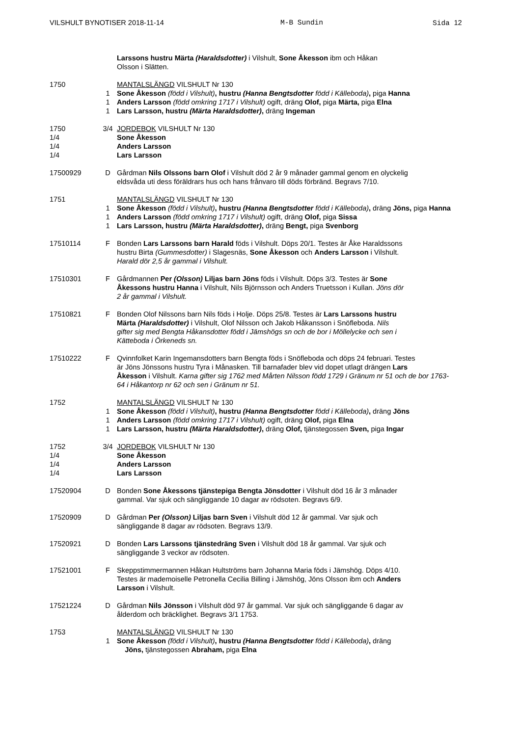VILSHULT BYNOTISER 2018-11-14 M-B Sundin Sida 12
Larssons hustru Märta (Haraldsdotter) i Vilshult, Sone Åkesson ibm och Håkan
Olsson i Slätten.
1750 MANTALSLÄNGD VILSHULT Nr 130
1 Sone Åkesson (född i Vilshult), hustru (Hanna Bengtsdotter född i Källeboda), piga Hanna
1 Anders Larsson (född omkring 1717 i Vilshult) ogift, dräng Olof, piga Märta, piga Elna
1 Lars Larsson, hustru (Märta Haraldsdotter), dräng Ingeman
1750 3/4 JORDEBOK VILSHULT Nr 130
1/4 Sone Åkesson
1/4 Anders Larsson
1/4 Lars Larsson
17500929 D Gårdman Nils Olssons barn Olof i Vilshult död 2 år 9 månader gammal genom en olyckelig
eldsvåda uti dess föräldrars hus och hans frånvaro till döds förbränd. Begravs 7/10.
1751 MANTALSLÄNGD VILSHULT Nr 130
1 Sone Åkesson (född i Vilshult), hustru (Hanna Bengtsdotter född i Källeboda), dräng Jöns, piga Hanna
1 Anders Larsson (född omkring 1717 i Vilshult) ogift, dräng Olof, piga Sissa
1 Lars Larsson, hustru (Märta Haraldsdotter), dräng Bengt, piga Svenborg
17510114 F Bonden Lars Larssons barn Harald föds i Vilshult. Döps 20/1. Testes är Åke Haraldssons
hustru Birta (Gummesdotter) i Slagesnäs, Sone Åkesson och Anders Larsson i Vilshult.
Harald dör 2,5 år gammal i Vilshult.
17510301 F Gårdmannen Per (Olsson) Liljas barn Jöns föds i Vilshult. Döps 3/3. Testes är Sone
Åkessons hustru Hanna i Vilshult, Nils Björnsson och Anders Truetsson i Kullan. Jöns dör
2 år gammal i Vilshult.
17510821 F Bonden Olof Nilssons barn Nils föds i Holje. Döps 25/8. Testes är Lars Larssons hustru
Märta (Haraldsdotter) i Vilshult, Olof Nilsson och Jakob Håkansson i Snöfleboda. Nils
gifter sig med Bengta Håkansdotter född i Jämshögs sn och de bor i Möllelycke och sen i
Kätteboda i Örkeneds sn.
17510222 F Qvinnfolket Karin Ingemansdotters barn Bengta föds i Snöfleboda och döps 24 februari. Testes
är Jöns Jönssons hustru Tyra i Månasken. Till barnafader blev vid dopet utlagt drängen Lars
Åkesson i Vilshult. Karna gifter sig 1762 med Mårten Nilsson född 1729 i Gränum nr 51 och de bor 1763-
64 i Håkantorp nr 62 och sen i Gränum nr 51.
1752 MANTALSLÄNGD VILSHULT Nr 130
1 Sone Åkesson (född i Vilshult), hustru (Hanna Bengtsdotter född i Källeboda), dräng Jöns
1 Anders Larsson (född omkring 1717 i Vilshult) ogift, dräng Olof, piga Elna
1 Lars Larsson, hustru (Märta Haraldsdotter), dräng Olof, tjänstegossen Sven, piga Ingar
1752 3/4 JORDEBOK VILSHULT Nr 130
1/4 Sone Åkesson
1/4 Anders Larsson
1/4 Lars Larsson
17520904 D Bonden Sone Åkessons tjänstepiga Bengta Jönsdotter i Vilshult död 16 år 3 månader
gammal. Var sjuk och sängliggande 10 dagar av rödsoten. Begravs 6/9.
17520909 D Gårdman Per (Olsson) Liljas barn Sven i Vilshult död 12 år gammal. Var sjuk och
sängliggande 8 dagar av rödsoten. Begravs 13/9.
17520921 D Bonden Lars Larssons tjänstedräng Sven i Vilshult död 18 år gammal. Var sjuk och
sängliggande 3 veckor av rödsoten.
17521001 F Skeppstimmermannen Håkan Hultströms barn Johanna Maria föds i Jämshög. Döps 4/10.
Testes är mademoiselle Petronella Cecilia Billing i Jämshög, Jöns Olsson ibm och Anders
Larsson i Vilshult.
17521224 D Gårdman Nils Jönsson i Vilshult död 97 år gammal. Var sjuk och sängliggande 6 dagar av
ålderdom och bräcklighet. Begravs 3/1 1753.
1753 MANTALSLÄNGD VILSHULT Nr 130
1 Sone Åkesson (född i Vilshult), hustru (Hanna Bengtsdotter född i Källeboda), dräng
Jöns, tjänstegossen Abraham, piga Elna